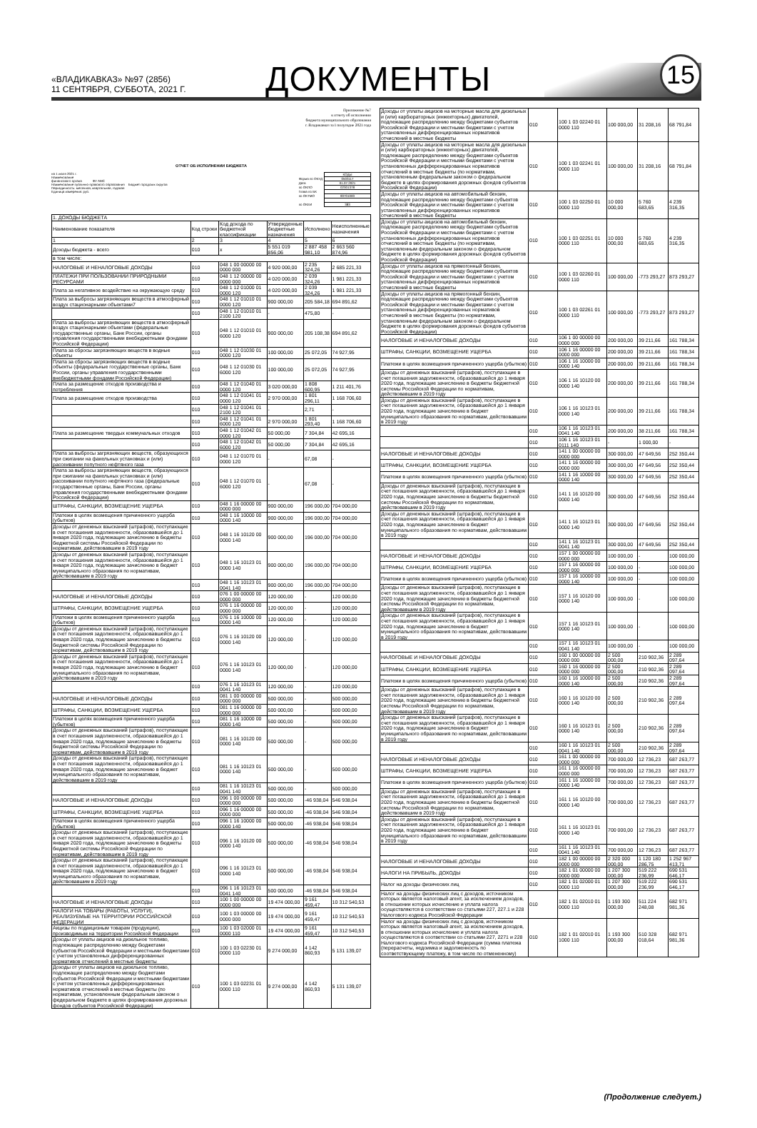«ВЛАДИКАВКАЗ» №97 (2856)
11 СЕНТЯБРЯ, СУББОТА, 2021 Г.
ДОКУМЕНТЫ
15
Приложение №7
к отчету об исполнении
бюджета муниципального образования
г. Владикавказ за I полугодие 2021 года
ОТЧЕТ ОБ ИСПОЛНЕНИИ БЮДЖЕТА
на 1 июля 2021 г.
Наименование
финансового органа ФУ АМС
Наименование публично-правового образования Бюджет городских округов
Периодичность: месячная, квартальная, годовая
Единица измерения: руб.
| | КОДЫ |
| Форма по ОКУД | 0503117 |
| Дата | 01.07.2021 |
| по ОКПО | 02301378 |
| Глава по БК | |
| по ОКТМО | 90701000 |
| по ОКЕИ | 383 |
| 1. ДОХОДЫ БЮДЖЕТА | | | | | |
| --- | --- | --- | --- | --- | --- |
| Наименование показателя | Код строки | Код дохода по бюджетной классификации | Утвержденные бюджетные назначения | Исполнено | Неисполненные назначения |
| 1 | 2 | 3 | 4 | 5 | 6 |
| Доходы бюджета - всего | 010 | x | 5 551 019 856,06 | 2 887 458 981,10 | 2 663 560 874,96 |
| в том числе: | | | | | |
| НАЛОГОВЫЕ И НЕНАЛОГОВЫЕ ДОХОДЫ | 010 | 048 1 00 00000 00 0000 000 | 4 920 000,00 | 2 235 324,26 | 2 685 221,33 |
| ПЛАТЕЖИ ПРИ ПОЛЬЗОВАНИИ ПРИРОДНЫМИ РЕСУРСАМИ | 010 | 048 1 12 00000 00 0000 000 | 4 020 000,00 | 2 039 324,26 | 1 981 221,33 |
| Плата за негативное воздействие на окружающую среду | 010 | 048 1 12 01000 01 0000 120 | 4 020 000,00 | 2 039 324,26 | 1 981 221,33 |
| Плата за выбросы загрязняющих веществ в атмосферный воздух стационарными объектами7 | 010 | 048 1 12 01010 01 0000 120 | 900 000,00 | 205 584,18 | 694 891,62 |
| | 010 | 048 1 12 01010 01 2100 120 | - | 475,80 | - |
| Плата за выбросы загрязняющих веществ в атмосферный воздух стационарными объектами (федеральные государственные органы, Банк России, органы управления государственными внебюджетными фондами Российской Федерации) | 010 | 048 1 12 01010 01 6000 120 | 900 000,00 | 205 108,38 | 694 891,62 |
| Плата за сбросы загрязняющих веществ в водные объекты | 010 | 048 1 12 01030 01 0000 120 | 100 000,00 | 25 072,05 | 74 927,95 |
| Плата за сбросы загрязняющих веществ в водные объекты (федеральные государственные органы, Банк России, органы управления государственными внебюджетными фондами Российской Федерации) | 010 | 048 1 12 01030 01 6000 120 | 100 000,00 | 25 072,05 | 74 927,95 |
| Плата за размещение отходов производства и потребления | 010 | 048 1 12 01040 01 0000 120 | 3 020 000,00 | 1 808 600,95 | 1 211 401,76 |
| Плата за размещение отходов производства | 010 | 048 1 12 01041 01 0000 120 | 2 970 000,00 | 1 801 296,11 | 1 168 706,60 |
| | 010 | 048 1 12 01041 01 2100 120 | - | 2,71 | - |
| | 010 | 048 1 12 01041 01 6000 120 | 2 970 000,00 | 1 801 293,40 | 1 168 706,60 |
| Плата за размещение твердых коммунальных отходов | 010 | 048 1 12 01042 01 0000 120 | 50 000,00 | 7 304,84 | 42 695,16 |
| | 010 | 048 1 12 01042 01 6000 120 | 50 000,00 | 7 304,84 | 42 695,16 |
| Плата за выбросы загрязняющих веществ, образующихся при сжигании на факельных установках и (или) рассеивании попутного нефтяного газа | 010 | 048 1 12 01070 01 0000 120 | - | 67,08 | - |
| Плата за выбросы загрязняющих веществ, образующихся при сжигании на факельных установках и (или) рассеивании попутного нефтяного газа (федеральные государственные органы, Банк России, органы управления государственными внебюджетными фондами Российской Федерации) | 010 | 048 1 12 01070 01 6000 120 | - | 67,08 | - |
| ШТРАФЫ, САНКЦИИ, ВОЗМЕЩЕНИЕ УЩЕРБА | 010 | 048 1 16 00000 00 0000 000 | 900 000,00 | 196 000,00 | 704 000,00 |
| Платежи в целях возмещения причиненного ущерба (убытков) | 010 | 048 1 16 10000 00 0000 140 | 900 000,00 | 196 000,00 | 704 000,00 |
| Доходы от денежных взысканий (штрафов), поступающие в счет погашения задолженности, образовавшейся до 1 января 2020 года, подлежащие зачислению в бюджеты бюджетной системы Российской Федерации по нормативам, действовавшим в 2019 году | 010 | 048 1 16 10120 00 0000 140 | 900 000,00 | 196 000,00 | 704 000,00 |
| Доходы от денежных взысканий (штрафов), поступающие в счет погашения задолженности, образовавшейся до 1 января 2020 года, подлежащие зачислению в бюджет муниципального образования по нормативам, действовавшим в 2019 году | 010 | 048 1 16 10123 01 0000 140 | 900 000,00 | 196 000,00 | 704 000,00 |
| | 010 | 048 1 16 10123 01 0041 140 | 900 000,00 | 196 000,00 | 704 000,00 |
| НАЛОГОВЫЕ И НЕНАЛОГОВЫЕ ДОХОДЫ | 010 | 076 1 00 00000 00 0000 000 | 120 000,00 | - | 120 000,00 |
| ШТРАФЫ, САНКЦИИ, ВОЗМЕЩЕНИЕ УЩЕРБА | 010 | 076 1 16 00000 00 0000 000 | 120 000,00 | - | 120 000,00 |
| Платежи в целях возмещения причиненного ущерба (убытков) | 010 | 076 1 16 10000 00 0000 140 | 120 000,00 | - | 120 000,00 |
| Доходы от денежных взысканий (штрафов), поступающие в счет погашения задолженности, образовавшейся до 1 января 2020 года, подлежащие зачислению в бюджеты бюджетной системы Российской Федерации по нормативам, действовавшим в 2019 году | 010 | 076 1 16 10120 00 0000 140 | 120 000,00 | - | 120 000,00 |
| Доходы от денежных взысканий (штрафов), поступающие в счет погашения задолженности, образовавшейся до 1 января 2020 года, подлежащие зачислению в бюджет муниципального образования по нормативам, действовавшим в 2019 году | 010 | 076 1 16 10123 01 0000 140 | 120 000,00 | - | 120 000,00 |
| | 010 | 076 1 16 10123 01 0041 140 | 120 000,00 | - | 120 000,00 |
| НАЛОГОВЫЕ И НЕНАЛОГОВЫЕ ДОХОДЫ | 010 | 081 1 00 00000 00 0000 000 | 500 000,00 | - | 500 000,00 |
| ШТРАФЫ, САНКЦИИ, ВОЗМЕЩЕНИЕ УЩЕРБА | 010 | 081 1 16 00000 00 0000 000 | 500 000,00 | - | 500 000,00 |
| Платежи в целях возмещения причиненного ущерба (убытков) | 010 | 081 1 16 10000 00 0000 140 | 500 000,00 | - | 500 000,00 |
| Доходы от денежных взысканий (штрафов), поступающие в счет погашения задолженности, образовавшейся до 1 января 2020 года, подлежащие зачислению в бюджеты бюджетной системы Российской Федерации по нормативам, действовавшим в 2019 году | 010 | 081 1 16 10120 00 0000 140 | 500 000,00 | - | 500 000,00 |
| Доходы от денежных взысканий (штрафов), поступающие в счет погашения задолженности, образовавшейся до 1 января 2020 года, подлежащие зачислению в бюджет муниципального образования по нормативам, действовавшим в 2019 году | 010 | 081 1 16 10123 01 0000 140 | 500 000,00 | - | 500 000,00 |
| | 010 | 081 1 16 10123 01 0041 140 | 500 000,00 | - | 500 000,00 |
| НАЛОГОВЫЕ И НЕНАЛОГОВЫЕ ДОХОДЫ | 010 | 096 1 00 00000 00 0000 000 | 500 000,00 | -46 938,04 | 546 938,04 |
| ШТРАФЫ, САНКЦИИ, ВОЗМЕЩЕНИЕ УЩЕРБА | 010 | 096 1 16 00000 00 0000 000 | 500 000,00 | -46 938,04 | 546 938,04 |
| Платежи в целях возмещения причиненного ущерба (убытков) | 010 | 096 1 16 10000 00 0000 140 | 500 000,00 | -46 938,04 | 546 938,04 |
| Доходы от денежных взысканий (штрафов), поступающие в счет погашения задолженности, образовавшейся до 1 января 2020 года, подлежащие зачислению в бюджеты бюджетной системы Российской Федерации по нормативам, действовавшим в 2019 году | 010 | 096 1 16 10120 00 0000 140 | 500 000,00 | -46 938,04 | 546 938,04 |
| Доходы от денежных взысканий (штрафов), поступающие в счет погашения задолженности, образовавшейся до 1 января 2020 года, подлежащие зачислению в бюджет муниципального образования по нормативам, действовавшим в 2019 году | 010 | 096 1 16 10123 01 0000 140 | 500 000,00 | -46 938,04 | 546 938,04 |
| | 010 | 096 1 16 10123 01 0041 140 | 500 000,00 | -46 938,04 | 546 938,04 |
| НАЛОГОВЫЕ И НЕНАЛОГОВЫЕ ДОХОДЫ | 010 | 100 1 00 00000 00 0000 000 | 19 474 000,00 | 9 161 459,47 | 10 312 540,53 |
| НАЛОГИ НА ТОВАРЫ (РАБОТЫ, УСЛУГИ), РЕАЛИЗУЕМЫЕ НА ТЕРРИТОРИИ РОССИЙСКОЙ ФЕДЕРАЦИИ | 010 | 100 1 03 00000 00 0000 000 | 19 474 000,00 | 9 161 459,47 | 10 312 540,53 |
| Акцизы по подакцизным товарам (продукции), производимым на территории Российской Федерации | 010 | 100 1 03 02000 01 0000 110 | 19 474 000,00 | 9 161 459,47 | 10 312 540,53 |
| Доходы от уплаты акцизов на дизельное топливо, подлежащие распределению между бюджетами субъектов Российской Федерации и местными бюджетами с учетом установленных дифференцированных нормативов отчислений в местные бюджеты | 010 | 100 1 03 02230 01 0000 110 | 9 274 000,00 | 4 142 860,93 | 5 131 139,07 |
| Доходы от уплаты акцизов на дизельное топливо, подлежащие распределению между бюджетами субъектов Российской Федерации и местными бюджетами с учетом установленных дифференцированных нормативов отчислений в местные бюджеты (по нормативам, установленным федеральным законом о федеральном бюджете в целях формирования дорожных фондов субъектов Российской Федерации) | 010 | 100 1 03 02231 01 0000 110 | 9 274 000,00 | 4 142 860,93 | 5 131 139,07 |
| Доходы от уплаты акцизов на моторные масла для дизельных и (или) карбюраторных (инжекторных) двигателей, подлежащие распределению между бюджетами субъектов Российской Федерации и местными бюджетами с учетом установленных дифференцированных нормативов отчислений в местные бюджеты | 010 | 100 1 03 02240 01 0000 110 | 100 000,00 | 31 208,16 | 68 791,84 |
| Доходы от уплаты акцизов на моторные масла для дизельных и (или) карбюраторных (инжекторных) двигателей, подлежащие распределению между бюджетами субъектов Российской Федерации и местными бюджетами с учетом установленных дифференцированных нормативов отчислений в местные бюджеты (по нормативам, установленным федеральным законом о федеральном бюджете в целях формирования дорожных фондов субъектов Российской Федерации) | 010 | 100 1 03 02241 01 0000 110 | 100 000,00 | 31 208,16 | 68 791,84 |
| Доходы от уплаты акцизов на автомобильный бензин, подлежащие распределению между бюджетами субъектов Российской Федерации и местными бюджетами с учетом установленных дифференцированных нормативов отчислений в местные бюджеты | 010 | 100 1 03 02250 01 0000 110 | 10 000 000,00 | 5 760 683,65 | 4 239 316,35 |
| Доходы от уплаты акцизов на автомобильный бензин, подлежащие распределению между бюджетами субъектов Российской Федерации и местными бюджетами с учетом установленных дифференцированных нормативов отчислений в местные бюджеты (по нормативам, установленным федеральным законом о федеральном бюджете в целях формирования дорожных фондов субъектов Российской Федерации) | 010 | 100 1 03 02251 01 0000 110 | 10 000 000,00 | 5 760 683,65 | 4 239 316,35 |
| Доходы от уплаты акцизов на прямогонный бензин, подлежащие распределению между бюджетами субъектов Российской Федерации и местными бюджетами с учетом установленных дифференцированных нормативов отчислений в местные бюджеты | 010 | 100 1 03 02260 01 0000 110 | 100 000,00 | -773 293,27 | 873 293,27 |
| Доходы от уплаты акцизов на прямогонный бензин, подлежащие распределению между бюджетами субъектов Российской Федерации и местными бюджетами с учетом установленных дифференцированных нормативов отчислений в местные бюджеты (по нормативам, установленным федеральным законом о федеральном бюджете в целях формирования дорожных фондов субъектов Российской Федерации) | 010 | 100 1 03 02261 01 0000 110 | 100 000,00 | -773 293,27 | 873 293,27 |
| НАЛОГОВЫЕ И НЕНАЛОГОВЫЕ ДОХОДЫ | 010 | 106 1 00 00000 00 0000 000 | 200 000,00 | 39 211,66 | 161 788,34 |
| ШТРАФЫ, САНКЦИИ, ВОЗМЕЩЕНИЕ УЩЕРБА | 010 | 106 1 16 00000 00 0000 000 | 200 000,00 | 39 211,66 | 161 788,34 |
| Платежи в целях возмещения причиненного ущерба (убытков) | 010 | 106 1 16 10000 00 0000 140 | 200 000,00 | 39 211,66 | 161 788,34 |
| Доходы от денежных взысканий (штрафов), поступающие в счет погашения задолженности, образовавшейся до 1 января 2020 года, подлежащие зачислению в бюджеты бюджетной системы Российской Федерации по нормативам, действовавшим в 2019 году | 010 | 106 1 16 10120 00 0000 140 | 200 000,00 | 39 211,66 | 161 788,34 |
| Доходы от денежных взысканий (штрафов), поступающие в счет погашения задолженности, образовавшейся до 1 января 2020 года, подлежащие зачислению в бюджет муниципального образования по нормативам, действовавшим в 2019 году | 010 | 106 1 16 10123 01 0000 140 | 200 000,00 | 39 211,66 | 161 788,34 |
| | 010 | 106 1 16 10123 01 0041 140 | 200 000,00 | 38 211,66 | 161 788,34 |
| | 010 | 106 1 16 10123 01 0111 140 | - | 1 000,00 | - |
| НАЛОГОВЫЕ И НЕНАЛОГОВЫЕ ДОХОДЫ | 010 | 141 1 00 00000 00 0000 000 | 300 000,00 | 47 649,56 | 252 350,44 |
| ШТРАФЫ, САНКЦИИ, ВОЗМЕЩЕНИЕ УЩЕРБА | 010 | 141 1 16 00000 00 0000 000 | 300 000,00 | 47 649,56 | 252 350,44 |
| Платежи в целях возмещения причиненного ущерба (убытков) | 010 | 141 1 16 10000 00 0000 140 | 300 000,00 | 47 649,56 | 252 350,44 |
| Доходы от денежных взысканий (штрафов), поступающие в счет погашения задолженности, образовавшейся до 1 января 2020 года, подлежащие зачислению в бюджеты бюджетной системы Российской Федерации по нормативам, действовавшим в 2019 году | 010 | 141 1 16 10120 00 0000 140 | 300 000,00 | 47 649,56 | 252 350,44 |
| Доходы от денежных взысканий (штрафов), поступающие в счет погашения задолженности, образовавшейся до 1 января 2020 года, подлежащие зачислению в бюджет муниципального образования по нормативам, действовавшим в 2019 году | 010 | 141 1 16 10123 01 0000 140 | 300 000,00 | 47 649,56 | 252 350,44 |
| | 010 | 141 1 16 10123 01 0041 140 | 300 000,00 | 47 649,56 | 252 350,44 |
| НАЛОГОВЫЕ И НЕНАЛОГОВЫЕ ДОХОДЫ | 010 | 157 1 00 00000 00 0000 000 | 100 000,00 | - | 100 000,00 |
| ШТРАФЫ, САНКЦИИ, ВОЗМЕЩЕНИЕ УЩЕРБА | 010 | 157 1 16 00000 00 0000 000 | 100 000,00 | - | 100 000,00 |
| Платежи в целях возмещения причиненного ущерба (убытков) | 010 | 157 1 16 10000 00 0000 140 | 100 000,00 | - | 100 000,00 |
| Доходы от денежных взысканий (штрафов), поступающие в счет погашения задолженности, образовавшейся до 1 января 2020 года, подлежащие зачислению в бюджеты бюджетной системы Российской Федерации по нормативам, действовавшим в 2019 году | 010 | 157 1 16 10120 00 0000 140 | 100 000,00 | - | 100 000,00 |
| Доходы от денежных взысканий (штрафов), поступающие в счет погашения задолженности, образовавшейся до 1 января 2020 года, подлежащие зачислению в бюджет муниципального образования по нормативам, действовавшим в 2019 году | 010 | 157 1 16 10123 01 0000 140 | 100 000,00 | - | 100 000,00 |
| | 010 | 157 1 16 10123 01 0041 140 | 100 000,00 | - | 100 000,00 |
| НАЛОГОВЫЕ И НЕНАЛОГОВЫЕ ДОХОДЫ | 010 | 160 1 00 00000 00 0000 000 | 2 500 000,00 | 210 902,36 | 2 289 097,64 |
| ШТРАФЫ, САНКЦИИ, ВОЗМЕЩЕНИЕ УЩЕРБА | 010 | 160 1 16 00000 00 0000 000 | 2 500 000,00 | 210 902,36 | 2 289 097,64 |
| Платежи в целях возмещения причиненного ущерба (убытков) | 010 | 160 1 16 10000 00 0000 140 | 2 500 000,00 | 210 902,36 | 2 289 097,64 |
| Доходы от денежных взысканий (штрафов), поступающие в счет погашения задолженности, образовавшейся до 1 января 2020 года, подлежащие зачислению в бюджеты бюджетной системы Российской Федерации по нормативам, действовавшим в 2019 году | 010 | 160 1 16 10120 00 0000 140 | 2 500 000,00 | 210 902,36 | 2 289 097,64 |
| Доходы от денежных взысканий (штрафов), поступающие в счет погашения задолженности, образовавшейся до 1 января 2020 года, подлежащие зачислению в бюджет муниципального образования по нормативам, действовавшим в 2019 году | 010 | 160 1 16 10123 01 0000 140 | 2 500 000,00 | 210 902,36 | 2 289 097,64 |
| | 010 | 160 1 16 10123 01 0041 140 | 2 500 000,00 | 210 902,36 | 2 289 097,64 |
| НАЛОГОВЫЕ И НЕНАЛОГОВЫЕ ДОХОДЫ | 010 | 161 1 00 00000 00 0000 000 | 700 000,00 | 12 736,23 | 687 263,77 |
| ШТРАФЫ, САНКЦИИ, ВОЗМЕЩЕНИЕ УЩЕРБА | 010 | 161 1 16 00000 00 0000 000 | 700 000,00 | 12 736,23 | 687 263,77 |
| Платежи в целях возмещения причиненного ущерба (убытков) | 010 | 161 1 16 10000 00 0000 140 | 700 000,00 | 12 736,23 | 687 263,77 |
| Доходы от денежных взысканий (штрафов), поступающие в счет погашения задолженности, образовавшейся до 1 января 2020 года, подлежащие зачислению в бюджеты бюджетной системы Российской Федерации по нормативам, действовавшим в 2019 году | 010 | 161 1 16 10120 00 0000 140 | 700 000,00 | 12 736,23 | 687 263,77 |
| Доходы от денежных взысканий (штрафов), поступающие в счет погашения задолженности, образовавшейся до 1 января 2020 года, подлежащие зачислению в бюджет муниципального образования по нормативам, действовавшим в 2019 году | 010 | 161 1 16 10123 01 0000 140 | 700 000,00 | 12 736,23 | 687 263,77 |
| | 010 | 161 1 16 10123 01 0041 140 | 700 000,00 | 12 736,23 | 687 263,77 |
| НАЛОГОВЫЕ И НЕНАЛОГОВЫЕ ДОХОДЫ | 010 | 182 1 00 00000 00 0000 000 | 2 320 000 000,00 | 1 120 180 286,75 | 1 252 967 413,71 |
| НАЛОГИ НА ПРИБЫЛЬ, ДОХОДЫ | 010 | 182 1 01 00000 00 0000 000 | 1 207 300 000,00 | 519 222 236,99 | 690 531 646,17 |
| Налог на доходы физических лиц | 010 | 182 1 01 02000 01 0000 110 | 1 207 300 000,00 | 519 222 236,99 | 690 531 646,17 |
| Налог на доходы физических лиц с доходов, источником которых является налоговый агент, за исключением доходов, в отношении которых исчисление и уплата налога осуществляются в соответствии со статьями 227, 227.1 и 228 Налогового кодекса Российской Федерации | 010 | 182 1 01 02010 01 0000 110 | 1 193 300 000,00 | 511 224 248,08 | 682 971 981,36 |
| Налог на доходы физических лиц с доходов, источником которых является налоговый агент, за исключением доходов, в отношении которых исчисление и уплата налога осуществляются в соответствии со статьями 227, 2271 и 228 Налогового кодекса Российской Федерации (сумма платежа (перерасчеты, недоимка и задолженность по соответствующему платежу, в том числе по отмененному) | 010 | 182 1 01 02010 01 1000 110 | 1 193 300 000,00 | 510 328 018,64 | 682 971 981,36 |
(Продолжение следует.)